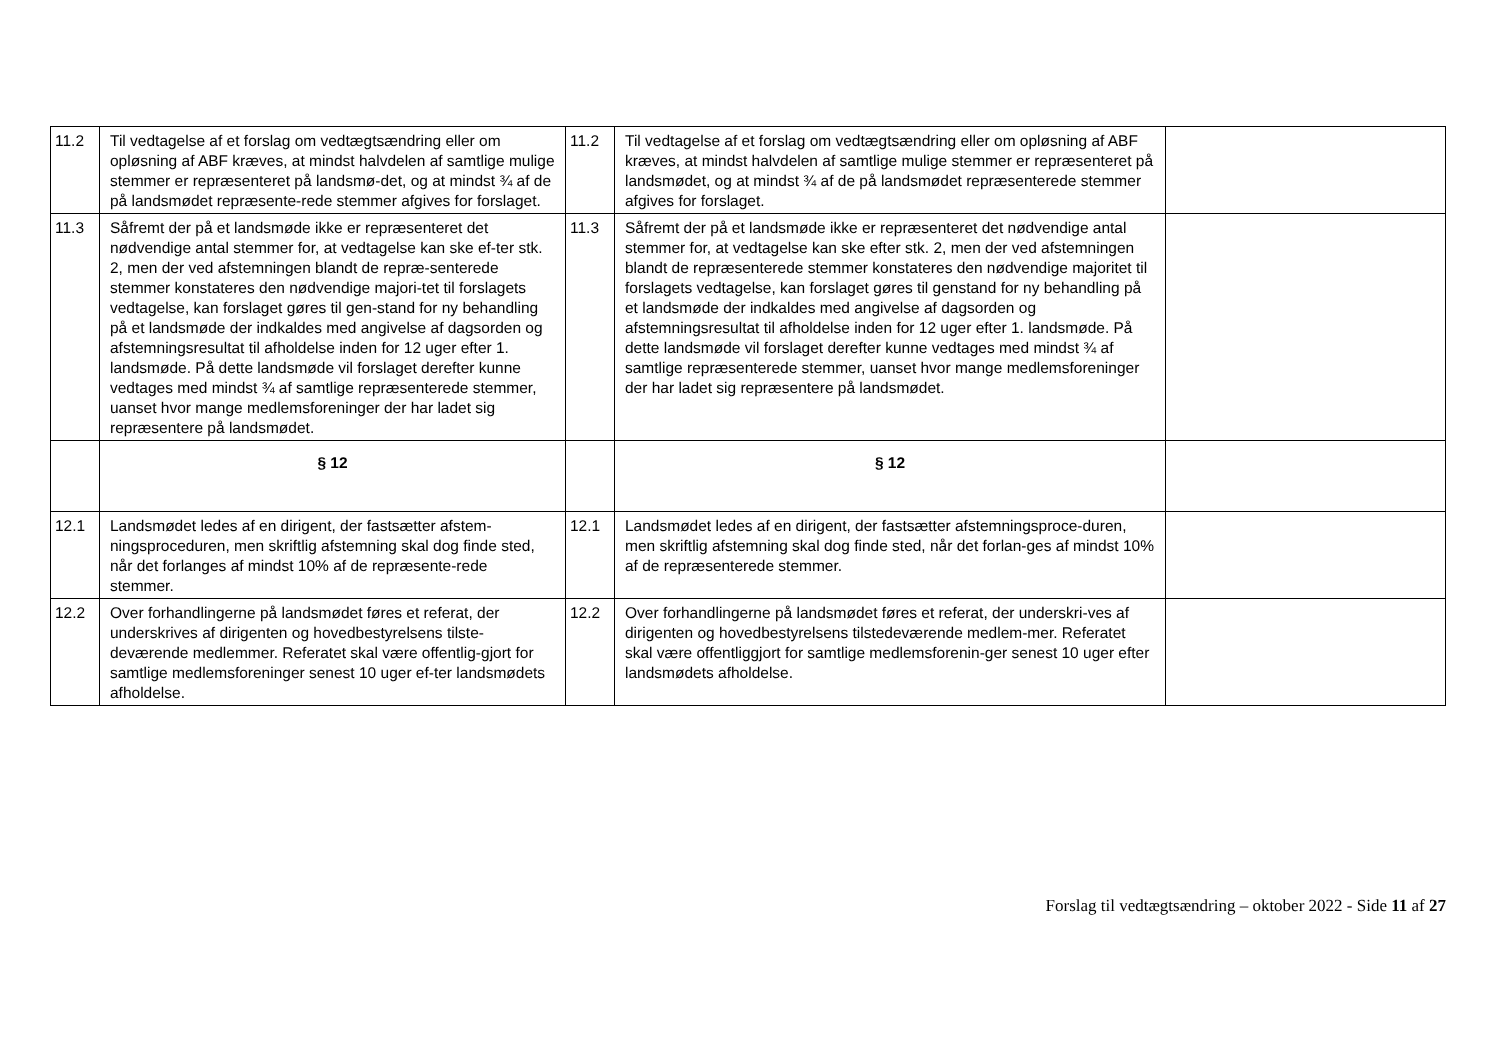| 11.2 | Til vedtagelse af et forslag om vedtægtsændring eller om opløsning af ABF kræves, at mindst halvdelen af samtlige mulige stemmer er repræsenteret på landsmø-det, og at mindst ¾ af de på landsmødet repræsente-rede stemmer afgives for forslaget. | 11.2 | Til vedtagelse af et forslag om vedtægtsændring eller om opløsning af ABF kræves, at mindst halvdelen af samtlige mulige stemmer er repræsenteret på landsmødet, og at mindst ¾ af de på landsmødet repræsenterede stemmer afgives for forslaget. | |
| 11.3 | Såfremt der på et landsmøde ikke er repræsenteret det nødvendige antal stemmer for, at vedtagelse kan ske ef-ter stk. 2, men der ved afstemningen blandt de repræ-senterede stemmer konstateres den nødvendige majori-tet til forslagets vedtagelse, kan forslaget gøres til gen-stand for ny behandling på et landsmøde der indkaldes med angivelse af dagsorden og afstemningsresultat til afholdelse inden for 12 uger efter 1. landsmøde. På dette landsmøde vil forslaget derefter kunne vedtages med mindst ¾ af samtlige repræsenterede stemmer, uanset hvor mange medlemsforeninger der har ladet sig repræsentere på landsmødet. | 11.3 | Såfremt der på et landsmøde ikke er repræsenteret det nødvendige antal stemmer for, at vedtagelse kan ske efter stk. 2, men der ved afstemningen blandt de repræsenterede stemmer konstateres den nødvendige majoritet til forslagets vedtagelse, kan forslaget gøres til genstand for ny behandling på et landsmøde der indkaldes med angivelse af dagsorden og afstemningsresultat til afholdelse inden for 12 uger efter 1. landsmøde. På dette landsmøde vil forslaget derefter kunne vedtages med mindst ¾ af samtlige repræsenterede stemmer, uanset hvor mange medlemsforeninger der har ladet sig repræsentere på landsmødet. | |
| | § 12 | | § 12 | |
| 12.1 | Landsmødet ledes af en dirigent, der fastsætter afstem-ningsproceduren, men skriftlig afstemning skal dog finde sted, når det forlanges af mindst 10% af de repræsente-rede stemmer. | 12.1 | Landsmødet ledes af en dirigent, der fastsætter afstemningsproce-duren, men skriftlig afstemning skal dog finde sted, når det forlan-ges af mindst 10% af de repræsenterede stemmer. | |
| 12.2 | Over forhandlingerne på landsmødet føres et referat, der underskrives af dirigenten og hovedbestyrelsens tilste-deværende medlemmer. Referatet skal være offentlig-gjort for samtlige medlemsforeninger senest 10 uger ef-ter landsmødets afholdelse. | 12.2 | Over forhandlingerne på landsmødet føres et referat, der underskri-ves af dirigenten og hovedbestyrelsens tilstedeværende medlem-mer. Referatet skal være offentliggjort for samtlige medlemsforenin-ger senest 10 uger efter landsmødets afholdelse. | |
Forslag til vedtægtsændring – oktober 2022 - Side 11 af 27